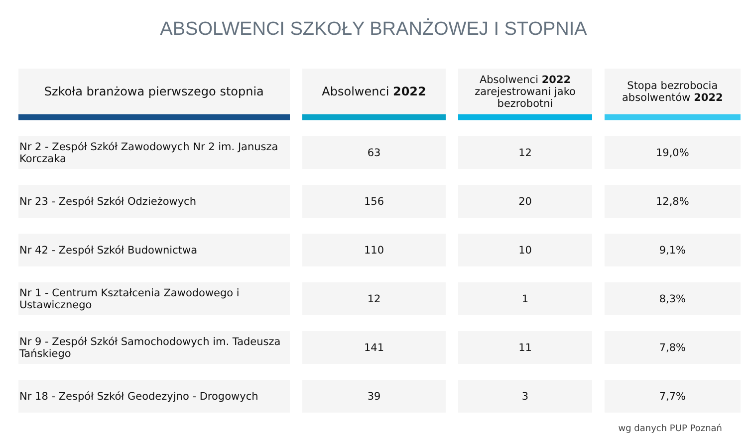ABSOLWENCI SZKOŁY BRANŻOWEJ I STOPNIA
| Szkoła branżowa pierwszego stopnia | Absolwenci 2022 | Absolwenci 2022 zarejestrowani jako bezrobotni | Stopa bezrobocia absolwentów 2022 |
| --- | --- | --- | --- |
| Nr 2 - Zespół Szkół Zawodowych Nr 2 im. Janusza Korczaka | 63 | 12 | 19,0% |
| Nr 23 - Zespół Szkół Odzieżowych | 156 | 20 | 12,8% |
| Nr 42 - Zespół Szkół Budownictwa | 110 | 10 | 9,1% |
| Nr 1 - Centrum Kształcenia Zawodowego i Ustawicznego | 12 | 1 | 8,3% |
| Nr 9 - Zespół Szkół Samochodowych im. Tadeusza Tańskiego | 141 | 11 | 7,8% |
| Nr 18 - Zespół Szkół Geodezyjno - Drogowych | 39 | 3 | 7,7% |
wg danych PUP Poznań